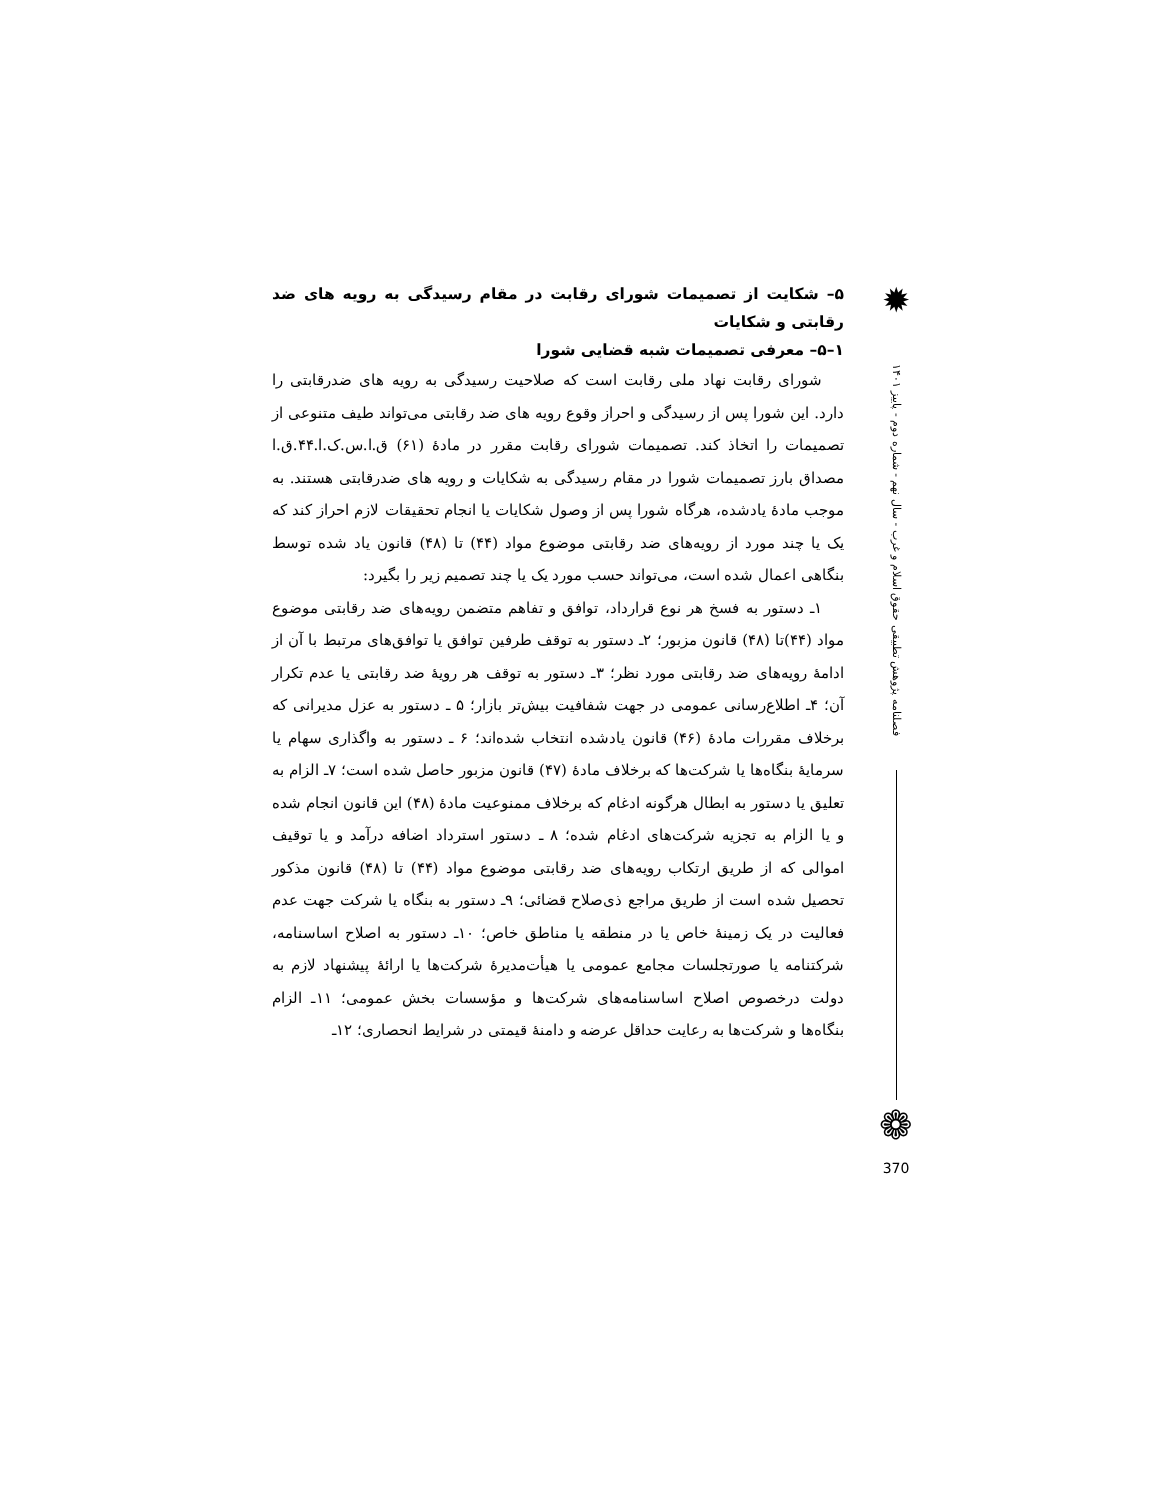۵– شکایت از تصمیمات شورای رقابت در مقام رسیدگی به رویه های ضد رقابتی و شکایات
۱–۵– معرفی تصمیمات شبه قضایی شورا
شورای رقابت نهاد ملی رقابت است که صلاحیت رسیدگی به رویه های ضدرقابتی را دارد. این شورا پس از رسیدگی و احراز وقوع رویه های ضد رقابتی می‌تواند طیف متنوعی از تصمیمات را اتخاذ کند. تصمیمات شورای رقابت مقرر در مادۀ (۶۱) ق.ا.س.ک.ا.۴۴.ق.ا مصداق بارز تصمیمات شورا در مقام رسیدگی به شکایات و رویه های ضدرقابتی هستند. به موجب مادۀ یادشده، هرگاه شورا پس از وصول شکایات یا انجام تحقیقات لازم احراز کند که یک یا چند مورد از رویه‌های ضد رقابتی موضوع مواد (۴۴) تا (۴۸) قانون یاد شده توسط بنگاهی اعمال شده است، می‌تواند حسب مورد یک یا چند تصمیم زیر را بگیرد:
۱ـ دستور به فسخ هر نوع قرارداد، توافق و تفاهم متضمن رویه‌های ضد رقابتی موضوع مواد (۴۴)تا (۴۸) قانون مزبور؛ ۲ـ دستور به توقف طرفین توافق یا توافق‌های مرتبط با آن از ادامۀ رویه‌های ضد رقابتی مورد نظر؛ ۳ـ دستور به توقف هر رویۀ ضد رقابتی یا عدم تکرار آن؛ ۴ـ اطلاع‌رسانی عمومی در جهت شفافیت بیش‌تر بازار؛ ۵ ـ دستور به عزل مدیرانی که برخلاف مقررات مادۀ (۴۶) قانون یادشده انتخاب شده‌اند؛ ۶ ـ دستور به واگذاری سهام یا سرمایۀ بنگاه‌ها یا شرکت‌ها که برخلاف مادۀ (۴۷) قانون مزبور حاصل شده است؛ ۷ـ الزام به تعلیق یا دستور به ابطال هرگونه ادغام که برخلاف ممنوعیت مادۀ (۴۸) این قانون انجام شده و یا الزام به تجزیه شرکت‌های ادغام شده؛ ۸ ـ دستور استرداد اضافه درآمد و یا توقیف اموالی که از طریق ارتکاب رویه‌های ضد رقابتی موضوع مواد (۴۴) تا (۴۸) قانون مذکور تحصیل شده است از طریق مراجع ذی‌صلاح قضائی؛ ۹ـ دستور به بنگاه یا شرکت جهت عدم فعالیت در یک زمینۀ خاص یا در منطقه یا مناطق خاص؛ ۱۰ـ دستور به اصلاح اساسنامه، شرکتنامه یا صورتجلسات مجامع عمومی یا هیأت‌مدیرۀ شرکت‌ها یا ارائۀ پیشنهاد لازم به دولت درخصوص اصلاح اساسنامه‌های شرکت‌ها و مؤسسات بخش عمومی؛ ۱۱ـ الزام بنگاه‌ها و شرکت‌ها به رعایت حداقل عرضه و دامنۀ قیمتی در شرایط انحصاری؛ ۱۲ـ
✹
فصلنامه پژوهش تطبیقی حقوق اسلام و غرب - سال نهم - شماره دوم - پاییز ۱۴۰۱
❁
370